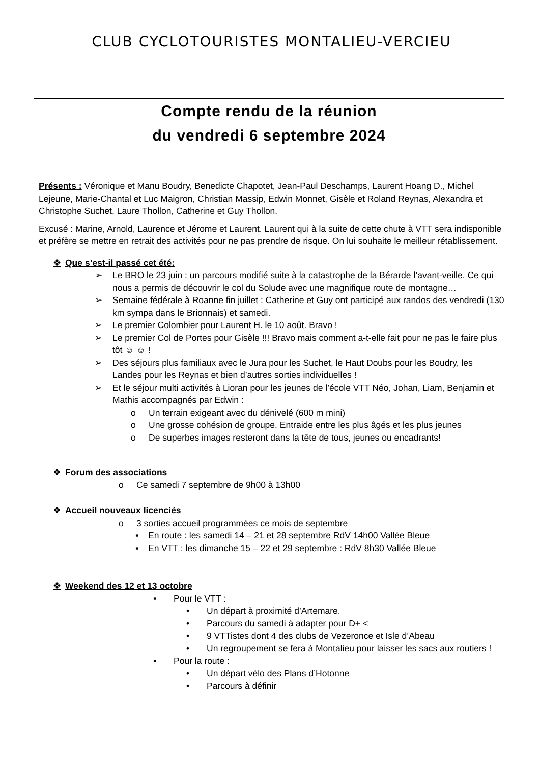CLUB CYCLOTOURISTES MONTALIEU-VERCIEU
Compte rendu de la réunion
du vendredi 6 septembre 2024
Présents : Véronique et Manu Boudry, Benedicte Chapotet, Jean-Paul Deschamps, Laurent Hoang D., Michel Lejeune, Marie-Chantal et Luc Maigron, Christian Massip, Edwin Monnet, Gisèle et Roland Reynas, Alexandra et Christophe Suchet, Laure Thollon, Catherine et Guy Thollon.
Excusé : Marine, Arnold, Laurence et Jérome et Laurent. Laurent qui à la suite de cette chute à VTT sera indisponible et préfère se mettre en retrait des activités pour ne pas prendre de risque. On lui souhaite le meilleur rétablissement.
❖ Que s’est-il passé cet été:
➢ Le BRO le 23 juin : un parcours modifié suite à la catastrophe de la Bérarde l’avant-veille. Ce qui nous a permis de découvrir le col du Solude avec une magnifique route de montagne…
➢ Semaine fédérale à Roanne fin juillet : Catherine et Guy ont participé aux randos des vendredi (130 km sympa dans le Brionnais) et samedi.
➢ Le premier Colombier pour Laurent H. le 10 août. Bravo !
➢ Le premier Col de Portes pour Gisèle !!! Bravo mais comment a-t-elle fait pour ne pas le faire plus tôt ☺ ☺ !
➢ Des séjours plus familiaux avec le Jura pour les Suchet, le Haut Doubs pour les Boudry, les Landes pour les Reynas et bien d’autres sorties individuelles !
➢ Et le séjour multi activités à Lioran pour les jeunes de l’école VTT Néo, Johan, Liam, Benjamin et Mathis accompagnés par Edwin :
o Un terrain exigeant avec du dénivelé (600 m mini)
o Une grosse cohésion de groupe. Entraide entre les plus âgés et les plus jeunes
o De superbes images resteront dans la tête de tous, jeunes ou encadrants!
❖ Forum des associations
o Ce samedi 7 septembre de 9h00 à 13h00
❖ Accueil nouveaux licenciés
o 3 sorties accueil programmées ce mois de septembre
▪ En route : les samedi 14 – 21 et 28 septembre RdV 14h00 Vallée Bleue
▪ En VTT : les dimanche 15 – 22 et 29 septembre : RdV 8h30 Vallée Bleue
❖ Weekend des 12 et 13 octobre
▪ Pour le VTT :
• Un départ à proximité d’Artemare.
• Parcours du samedi à adapter pour D+ <
• 9 VTTistes dont 4 des clubs de Vezeronce et Isle d’Abeau
• Un regroupement se fera à Montalieu pour laisser les sacs aux routiers !
▪ Pour la route :
• Un départ vélo des Plans d’Hotonne
• Parcours à définir